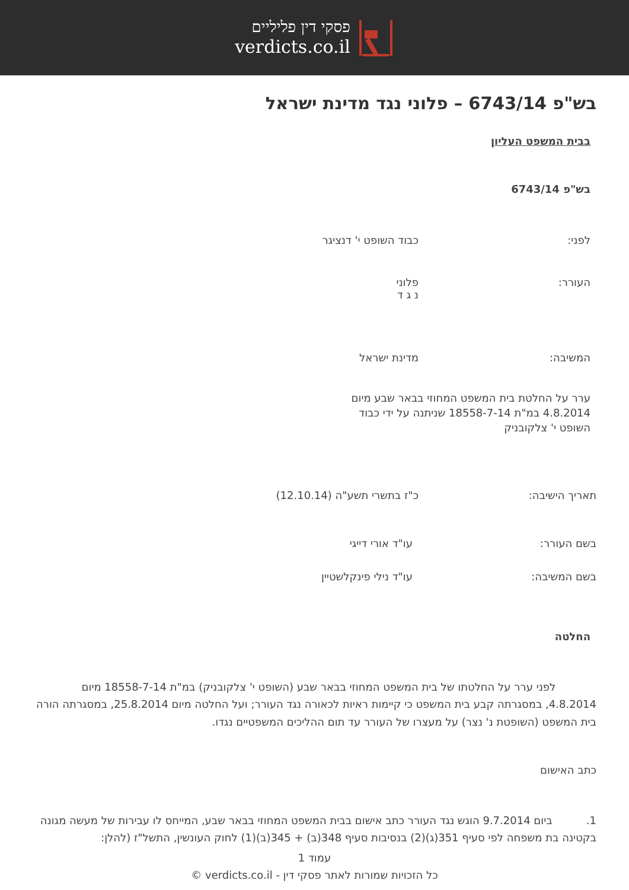פסקי דין פליליים
verdicts.co.il
בש"פ 6743/14 – פלוני נגד מדינת ישראל
בבית המשפט העליון
בש"פ 6743/14
לפני: כבוד השופט י' דנציגר
העורר: פלוני
נ ג ד
המשיבה: מדינת ישראל
ערר על החלטת בית המשפט המחוזי בבאר שבע מיום 4.8.2014 במ"ת 18558-7-14 שניתנה על ידי כבוד השופט י' צלקובניק
תאריך הישיבה: כ"ז בתשרי תשע"ה (12.10.14)
בשם העורר: עו"ד אורי דייגי
בשם המשיבה: עו"ד נילי פינקלשטיין
החלטה
לפני ערר על החלטתו של בית המשפט המחוזי בבאר שבע (השופט י' צלקובניק) במ"ת 18558-7-14 מיום 4.8.2014, במסגרתה קבע בית המשפט כי קיימות ראיות לכאורה נגד העורר; ועל החלטה מיום 25.8.2014, במסגרתה הורה בית המשפט (השופטת נ' נצר) על מעצרו של העורר עד תום ההליכים המשפטיים נגדו.
כתב האישום
1. ביום 9.7.2014 הוגש נגד העורר כתב אישום בבית המשפט המחוזי בבאר שבע, המייחס לו עבירות של מעשה מגונה בקטינה בת משפחה לפי סעיף 351(ג)(2) בנסיבות סעיף 348(ב) + 345(ב)(1) לחוק העונשין, התשל"ז (להלן:
עמוד 1
כל הזכויות שמורות לאתר פסקי דין - verdicts.co.il ©